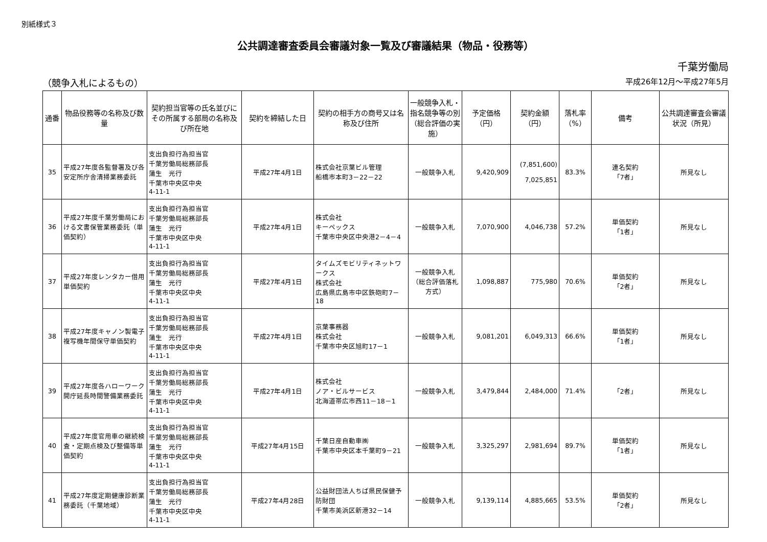別紙様式３
公共調達審査委員会審議対象一覧及び審議結果（物品・役務等）
千葉労働局
（競争入札によるもの） 平成26年12月～平成27年5月
| 通番 | 物品役務等の名称及び数量 | 契約担当官等の氏名並びにその所属する部局の名称及び所在地 | 契約を締結した日 | 契約の相手方の商号又は名称及び住所 | 一般競争入札・指名競争等の別（総合評価の実施） | 予定価格（円） | 契約金額（円） | 落札率（%） | 備考 | 公共調達審査会審議状況（所見） |
| --- | --- | --- | --- | --- | --- | --- | --- | --- | --- | --- |
| 35 | 平成27年度各監督署及び各安定所庁舎清掃業務委託 | 支出負担行為担当官 千葉労働局総務部長 蒲生 光行 千葉市中央区中央 4-11-1 | 平成27年4月1日 | 株式会社京葉ビル管理 船橋市本町3－22－22 | 一般競争入札 | 9,420,909 | (7,851,600) 7,025,851 | 83.3% | 連名契約 「7者」 | 所見なし |
| 36 | 平成27年度千葉労働局における文書保管業務委託（単価契約） | 支出負担行為担当官 千葉労働局総務部長 蒲生 光行 千葉市中央区中央 4-11-1 | 平成27年4月1日 | 株式会社 キーペックス 千葉市中央区中央港2－4－4 | 一般競争入札 | 7,070,900 | 4,046,738 | 57.2% | 単価契約 「1者」 | 所見なし |
| 37 | 平成27年度レンタカー借用単価契約 | 支出負担行為担当官 千葉労働局総務部長 蒲生 光行 千葉市中央区中央 4-11-1 | 平成27年4月1日 | タイムズモビリティネットワークス 株式会社 広島県広島市中区鉄砲町7－18 | 一般競争入札（総合評価落札方式） | 1,098,887 | 775,980 | 70.6% | 単価契約 「2者」 | 所見なし |
| 38 | 平成27年度キャノン製電子複写機年間保守単価契約 | 支出負担行為担当官 千葉労働局総務部長 蒲生 光行 千葉市中央区中央 4-11-1 | 平成27年4月1日 | 京葉事務器 株式会社 千葉市中央区旭町17－1 | 一般競争入札 | 9,081,201 | 6,049,313 | 66.6% | 単価契約 「1者」 | 所見なし |
| 39 | 平成27年度各ハローワーク開庁延長時間警備業務委託 | 支出負担行為担当官 千葉労働局総務部長 蒲生 光行 千葉市中央区中央 4-11-1 | 平成27年4月1日 | 株式会社 ノア・ビルサービス 北海道帯広市西11－18－1 | 一般競争入札 | 3,479,844 | 2,484,000 | 71.4% | 「2者」 | 所見なし |
| 40 | 平成27年度官用車の継続検査・定期点検及び整備等単価契約 | 支出負担行為担当官 千葉労働局総務部長 蒲生 光行 千葉市中央区中央 4-11-1 | 平成27年4月15日 | 千葉日産自動車㈱ 千葉市中央区本千葉町9－21 | 一般競争入札 | 3,325,297 | 2,981,694 | 89.7% | 単価契約 「1者」 | 所見なし |
| 41 | 平成27年度定期健康診断業務委託（千葉地域） | 支出負担行為担当官 千葉労働局総務部長 蒲生 光行 千葉市中央区中央 4-11-1 | 平成27年4月28日 | 公益財団法人ちば県民保健予防財団 千葉市美浜区新港32－14 | 一般競争入札 | 9,139,114 | 4,885,665 | 53.5% | 単価契約 「2者」 | 所見なし |